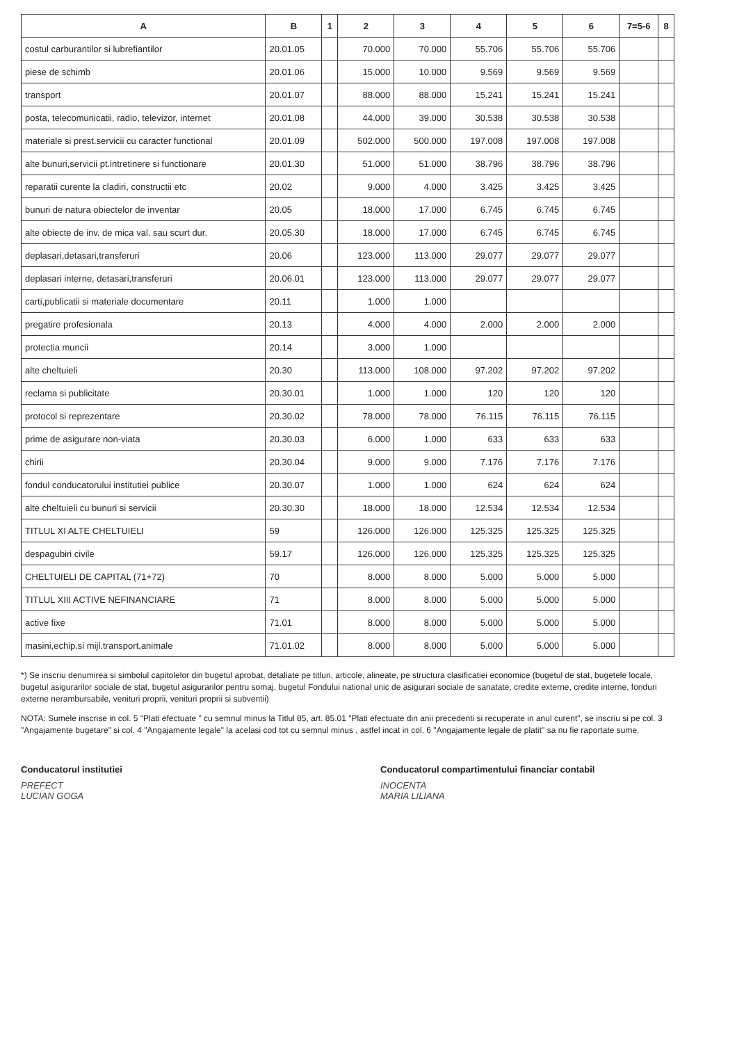| A | B | 1 | 2 | 3 | 4 | 5 | 6 | 7=5-6 | 8 |
| --- | --- | --- | --- | --- | --- | --- | --- | --- | --- |
| costul carburantilor si lubrefiantilor | 20.01.05 | | 70.000 | 70.000 | 55.706 | 55.706 | 55.706 | | |
| piese de schimb | 20.01.06 | | 15.000 | 10.000 | 9.569 | 9.569 | 9.569 | | |
| transport | 20.01.07 | | 88.000 | 88.000 | 15.241 | 15.241 | 15.241 | | |
| posta, telecomunicatii, radio, televizor, internet | 20.01.08 | | 44.000 | 39.000 | 30.538 | 30.538 | 30.538 | | |
| materiale si prest.servicii cu caracter functional | 20.01.09 | | 502.000 | 500.000 | 197.008 | 197.008 | 197.008 | | |
| alte bunuri,servicii pt.intretinere si functionare | 20.01.30 | | 51.000 | 51.000 | 38.796 | 38.796 | 38.796 | | |
| reparatii curente la cladiri, constructii etc | 20.02 | | 9.000 | 4.000 | 3.425 | 3.425 | 3.425 | | |
| bunuri de natura obiectelor de inventar | 20.05 | | 18.000 | 17.000 | 6.745 | 6.745 | 6.745 | | |
| alte obiecte de inv. de mica val. sau scurt dur. | 20.05.30 | | 18.000 | 17.000 | 6.745 | 6.745 | 6.745 | | |
| deplasari,detasari,transferuri | 20.06 | | 123.000 | 113.000 | 29.077 | 29.077 | 29.077 | | |
| deplasari interne, detasari,transferuri | 20.06.01 | | 123.000 | 113.000 | 29.077 | 29.077 | 29.077 | | |
| carti,publicatii si materiale documentare | 20.11 | | 1.000 | 1.000 | | | | | |
| pregatire profesionala | 20.13 | | 4.000 | 4.000 | 2.000 | 2.000 | 2.000 | | |
| protectia muncii | 20.14 | | 3.000 | 1.000 | | | | | |
| alte cheltuieli | 20.30 | | 113.000 | 108.000 | 97.202 | 97.202 | 97.202 | | |
| reclama si publicitate | 20.30.01 | | 1.000 | 1.000 | 120 | 120 | 120 | | |
| protocol si reprezentare | 20.30.02 | | 78.000 | 78.000 | 76.115 | 76.115 | 76.115 | | |
| prime de asigurare non-viata | 20.30.03 | | 6.000 | 1.000 | 633 | 633 | 633 | | |
| chirii | 20.30.04 | | 9.000 | 9.000 | 7.176 | 7.176 | 7.176 | | |
| fondul conducatorului institutiei publice | 20.30.07 | | 1.000 | 1.000 | 624 | 624 | 624 | | |
| alte cheltuieli cu bunuri si servicii | 20.30.30 | | 18.000 | 18.000 | 12.534 | 12.534 | 12.534 | | |
| TITLUL XI ALTE CHELTUIELI | 59 | | 126.000 | 126.000 | 125.325 | 125.325 | 125.325 | | |
| despagubiri civile | 59.17 | | 126.000 | 126.000 | 125.325 | 125.325 | 125.325 | | |
| CHELTUIELI DE CAPITAL (71+72) | 70 | | 8.000 | 8.000 | 5.000 | 5.000 | 5.000 | | |
| TITLUL XIII ACTIVE NEFINANCIARE | 71 | | 8.000 | 8.000 | 5.000 | 5.000 | 5.000 | | |
| active fixe | 71.01 | | 8.000 | 8.000 | 5.000 | 5.000 | 5.000 | | |
| masini,echip.si mijl.transport,animale | 71.01.02 | | 8.000 | 8.000 | 5.000 | 5.000 | 5.000 | | |
*) Se inscriu denumirea si simbolul capitolelor din bugetul aprobat, detaliate pe titluri, articole, alineate, pe structura clasificatiei economice (bugetul de stat, bugetele locale, bugetul asigurarilor sociale de stat, bugetul asigurarilor pentru somaj, bugetul Fondului national unic de asigurari sociale de sanatate, credite externe, credite interne, fonduri externe nerambursabile, venituri proprii, venituri proprii si subventii)
NOTA: Sumele inscrise in col. 5 "Plati efectuate " cu semnul minus la Titlul 85, art. 85.01 "Plati efectuate din anii precedenti si recuperate in anul curent", se inscriu si pe col. 3 "Angajamente bugetare" si col. 4 "Angajamente legale" la acelasi cod tot cu semnul minus , astfel incat in col. 6 "Angajamente legale de platit" sa nu fie raportate sume.
Conducatorul institutiei
PREFECT
LUCIAN GOGA
Conducatorul compartimentului financiar contabil
INOCENTA
MARIA LILIANA